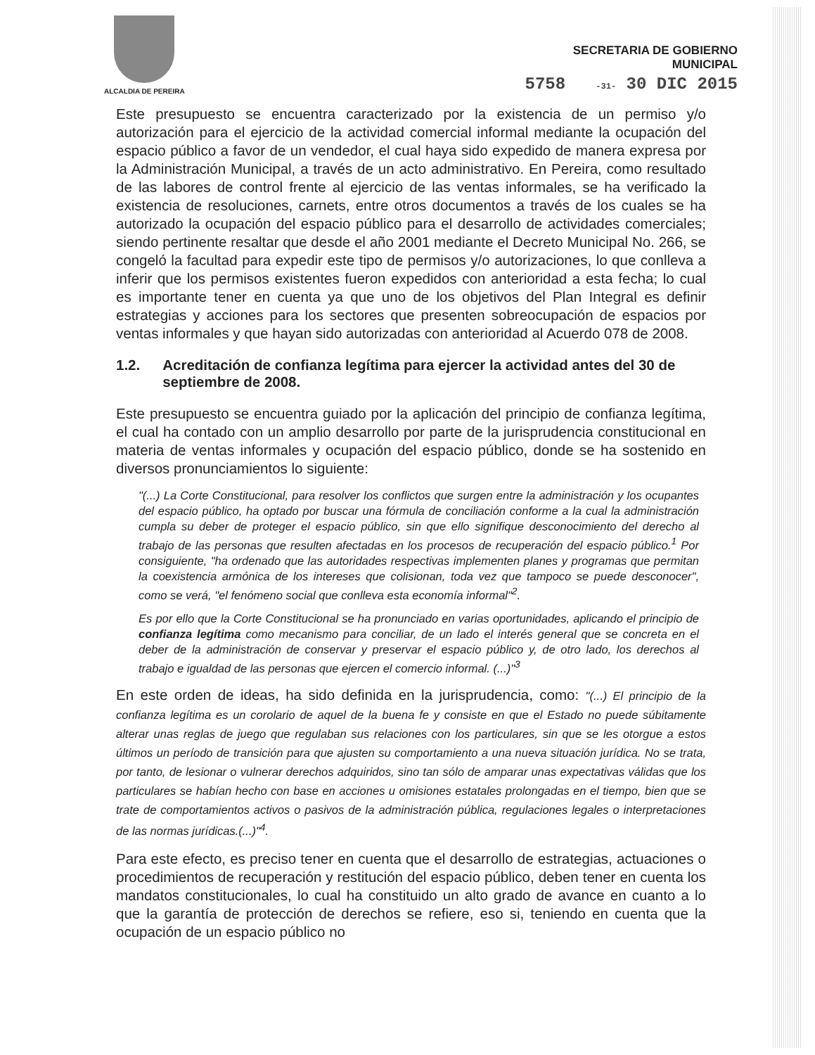ALCALDIA DE PEREIRA
SECRETARIA DE GOBIERNO
MUNICIPAL
5758 -31- 30 DIC 2015
Este presupuesto se encuentra caracterizado por la existencia de un permiso y/o autorización para el ejercicio de la actividad comercial informal mediante la ocupación del espacio público a favor de un vendedor, el cual haya sido expedido de manera expresa por la Administración Municipal, a través de un acto administrativo. En Pereira, como resultado de las labores de control frente al ejercicio de las ventas informales, se ha verificado la existencia de resoluciones, carnets, entre otros documentos a través de los cuales se ha autorizado la ocupación del espacio público para el desarrollo de actividades comerciales; siendo pertinente resaltar que desde el año 2001 mediante el Decreto Municipal No. 266, se congeló la facultad para expedir este tipo de permisos y/o autorizaciones, lo que conlleva a inferir que los permisos existentes fueron expedidos con anterioridad a esta fecha; lo cual es importante tener en cuenta ya que uno de los objetivos del Plan Integral es definir estrategias y acciones para los sectores que presenten sobreocupación de espacios por ventas informales y que hayan sido autorizadas con anterioridad al Acuerdo 078 de 2008.
1.2. Acreditación de confianza legítima para ejercer la actividad antes del 30 de septiembre de 2008.
Este presupuesto se encuentra guiado por la aplicación del principio de confianza legítima, el cual ha contado con un amplio desarrollo por parte de la jurisprudencia constitucional en materia de ventas informales y ocupación del espacio público, donde se ha sostenido en diversos pronunciamientos lo siguiente:
"(...) La Corte Constitucional, para resolver los conflictos que surgen entre la administración y los ocupantes del espacio público, ha optado por buscar una fórmula de conciliación conforme a la cual la administración cumpla su deber de proteger el espacio público, sin que ello signifique desconocimiento del derecho al trabajo de las personas que resulten afectadas en los procesos de recuperación del espacio público.<sup>1</sup> Por consiguiente, "ha ordenado que las autoridades respectivas implementen planes y programas que permitan la coexistencia armónica de los intereses que colisionan, toda vez que tampoco se puede desconocer", como se verá, "el fenómeno social que conlleva esta economía informal"<sup>2</sup>.
Es por ello que la Corte Constitucional se ha pronunciado en varias oportunidades, aplicando el principio de confianza legítima como mecanismo para conciliar, de un lado el interés general que se concreta en el deber de la administración de conservar y preservar el espacio público y, de otro lado, los derechos al trabajo e igualdad de las personas que ejercen el comercio informal. (...)"<sup>3</sup>
En este orden de ideas, ha sido definida en la jurisprudencia, como: "(...) El principio de la confianza legítima es un corolario de aquel de la buena fe y consiste en que el Estado no puede súbitamente alterar unas reglas de juego que regulaban sus relaciones con los particulares, sin que se les otorgue a estos últimos un período de transición para que ajusten su comportamiento a una nueva situación jurídica. No se trata, por tanto, de lesionar o vulnerar derechos adquiridos, sino tan sólo de amparar unas expectativas válidas que los particulares se habían hecho con base en acciones u omisiones estatales prolongadas en el tiempo, bien que se trate de comportamientos activos o pasivos de la administración pública, regulaciones legales o interpretaciones de las normas jurídicas.(...)"<sup>4</sup>.
Para este efecto, es preciso tener en cuenta que el desarrollo de estrategias, actuaciones o procedimientos de recuperación y restitución del espacio público, deben tener en cuenta los mandatos constitucionales, lo cual ha constituido un alto grado de avance en cuanto a lo que la garantía de protección de derechos se refiere, eso si, teniendo en cuenta que la ocupación de un espacio público no